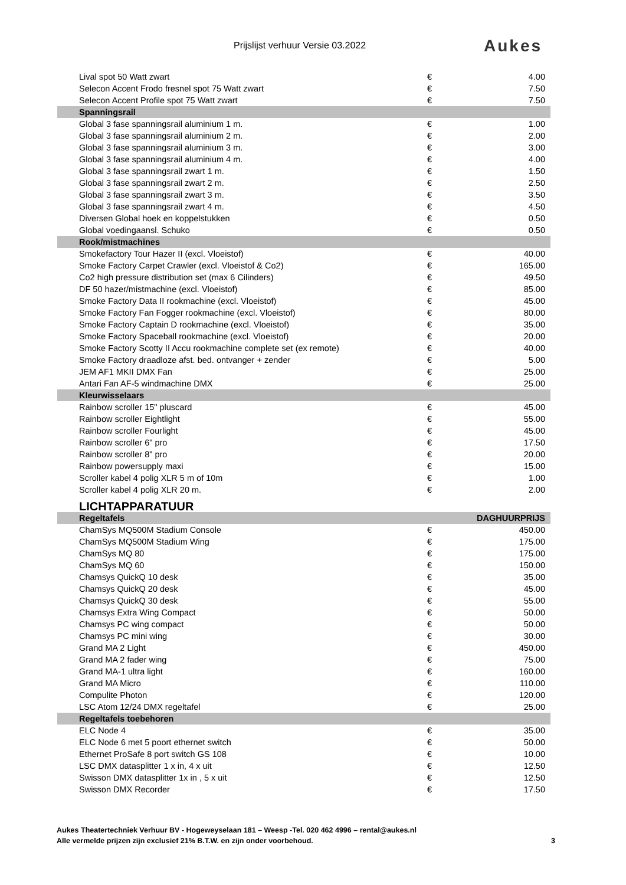Prijslijst verhuur Versie 03.2022
Aukes
| Lival spot 50 Watt zwart | € | 4.00 |
| Selecon Accent Frodo fresnel spot 75 Watt zwart | € | 7.50 |
| Selecon Accent Profile spot 75 Watt zwart | € | 7.50 |
| Spanningsrail | | |
| Global 3 fase spanningsrail aluminium 1 m. | € | 1.00 |
| Global 3 fase spanningsrail aluminium 2 m. | € | 2.00 |
| Global 3 fase spanningsrail aluminium 3 m. | € | 3.00 |
| Global 3 fase spanningsrail aluminium 4 m. | € | 4.00 |
| Global 3 fase spanningsrail zwart 1 m. | € | 1.50 |
| Global 3 fase spanningsrail zwart 2 m. | € | 2.50 |
| Global 3 fase spanningsrail zwart 3 m. | € | 3.50 |
| Global 3 fase spanningsrail zwart 4 m. | € | 4.50 |
| Diversen Global hoek en koppelstukken | € | 0.50 |
| Global voedingaansl. Schuko | € | 0.50 |
| Rook/mistmachines | | |
| Smokefactory Tour Hazer II (excl. Vloeistof) | € | 40.00 |
| Smoke Factory Carpet Crawler (excl. Vloeistof & Co2) | € | 165.00 |
| Co2 high pressure distribution set (max 6 Cilinders) | € | 49.50 |
| DF 50 hazer/mistmachine (excl. Vloeistof) | € | 85.00 |
| Smoke Factory Data II rookmachine (excl. Vloeistof) | € | 45.00 |
| Smoke Factory Fan Fogger rookmachine (excl. Vloeistof) | € | 80.00 |
| Smoke Factory Captain D rookmachine (excl. Vloeistof) | € | 35.00 |
| Smoke Factory Spaceball rookmachine (excl. Vloeistof) | € | 20.00 |
| Smoke Factory Scotty II Accu rookmachine complete set (ex remote) | € | 40.00 |
| Smoke Factory draadloze afst. bed. ontvanger + zender | € | 5.00 |
| JEM AF1 MKII DMX Fan | € | 25.00 |
| Antari Fan AF-5 windmachine DMX | € | 25.00 |
| Kleurwisselaars | | |
| Rainbow scroller 15" pluscard | € | 45.00 |
| Rainbow scroller Eightlight | € | 55.00 |
| Rainbow scroller Fourlight | € | 45.00 |
| Rainbow scroller 6" pro | € | 17.50 |
| Rainbow scroller 8" pro | € | 20.00 |
| Rainbow powersupply maxi | € | 15.00 |
| Scroller kabel 4 polig XLR 5 m of 10m | € | 1.00 |
| Scroller kabel 4 polig XLR 20 m. | € | 2.00 |
| LICHTAPPARATUUR | | |
| Regeltafels | DAGHUURPRIJS | |
| ChamSys MQ500M Stadium Console | € | 450.00 |
| ChamSys MQ500M Stadium Wing | € | 175.00 |
| ChamSys MQ 80 | € | 175.00 |
| ChamSys MQ 60 | € | 150.00 |
| Chamsys QuickQ 10 desk | € | 35.00 |
| Chamsys QuickQ 20 desk | € | 45.00 |
| Chamsys QuickQ 30 desk | € | 55.00 |
| Chamsys Extra Wing Compact | € | 50.00 |
| Chamsys PC wing compact | € | 50.00 |
| Chamsys PC mini wing | € | 30.00 |
| Grand MA 2 Light | € | 450.00 |
| Grand MA 2 fader wing | € | 75.00 |
| Grand MA-1 ultra light | € | 160.00 |
| Grand MA Micro | € | 110.00 |
| Compulite Photon | € | 120.00 |
| LSC Atom 12/24 DMX regeltafel | € | 25.00 |
| Regeltafels toebehoren | | |
| ELC Node 4 | € | 35.00 |
| ELC Node 6 met 5 poort ethernet switch | € | 50.00 |
| Ethernet ProSafe 8 port switch GS 108 | € | 10.00 |
| LSC DMX datasplitter 1 x in, 4 x uit | € | 12.50 |
| Swisson DMX datasplitter 1x in , 5 x uit | € | 12.50 |
| Swisson DMX Recorder | € | 17.50 |
Aukes Theatertechniek Verhuur BV - Hogeweyselaan 181 – Weesp -Tel. 020 462 4996 – rental@aukes.nl
Alle vermelde prijzen zijn exclusief 21% B.T.W. en zijn onder voorbehoud.
3